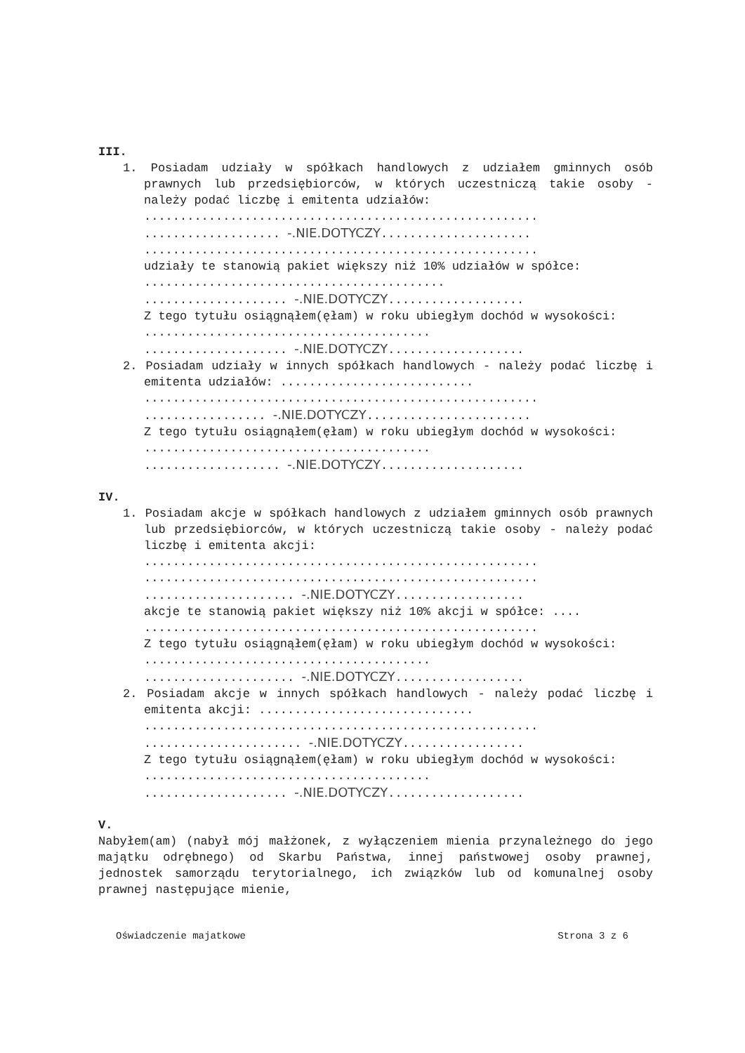III.
1. Posiadam udziały w spółkach handlowych z udziałem gminnych osób prawnych lub przedsiębiorców, w których uczestniczą takie osoby - należy podać liczbę i emitenta udziałów:
.......................................................
................... -.NIE.DOTYCZY.....................
.......................................................
udziały te stanowią pakiet większy niż 10% udziałów w spółce: ..........................................
.................... -.NIE.DOTYCZY...................
Z tego tytułu osiągnąłem(ęłam) w roku ubiegłym dochód w wysokości: ........................................
.................... -.NIE.DOTYCZY...................
2. Posiadam udziały w innych spółkach handlowych - należy podać liczbę i emitenta udziałów: ...........................
.......................................................
................. -.NIE.DOTYCZY.......................
Z tego tytułu osiągnąłem(ęłam) w roku ubiegłym dochód w wysokości: ........................................
................... -.NIE.DOTYCZY....................
IV.
1. Posiadam akcje w spółkach handlowych z udziałem gminnych osób prawnych lub przedsiębiorców, w których uczestniczą takie osoby - należy podać liczbę i emitenta akcji:
.......................................................
.......................................................
..................... -.NIE.DOTYCZY..................
akcje te stanowią pakiet większy niż 10% akcji w spółce: ....
.......................................................
Z tego tytułu osiągnąłem(ęłam) w roku ubiegłym dochód w wysokości: ........................................
..................... -.NIE.DOTYCZY..................
2. Posiadam akcje w innych spółkach handlowych - należy podać liczbę i emitenta akcji: ..............................
.......................................................
...................... -.NIE.DOTYCZY.................
Z tego tytułu osiągnąłem(ęłam) w roku ubiegłym dochód w wysokości: ........................................
.................... -.NIE.DOTYCZY...................
V.
Nabyłem(am) (nabył mój małżonek, z wyłączeniem mienia przynależnego do jego majątku odrębnego) od Skarbu Państwa, innej państwowej osoby prawnej, jednostek samorządu terytorialnego, ich związków lub od komunalnej osoby prawnej następujące mienie,
Oświadczenie majatkowe Strona 3 z 6